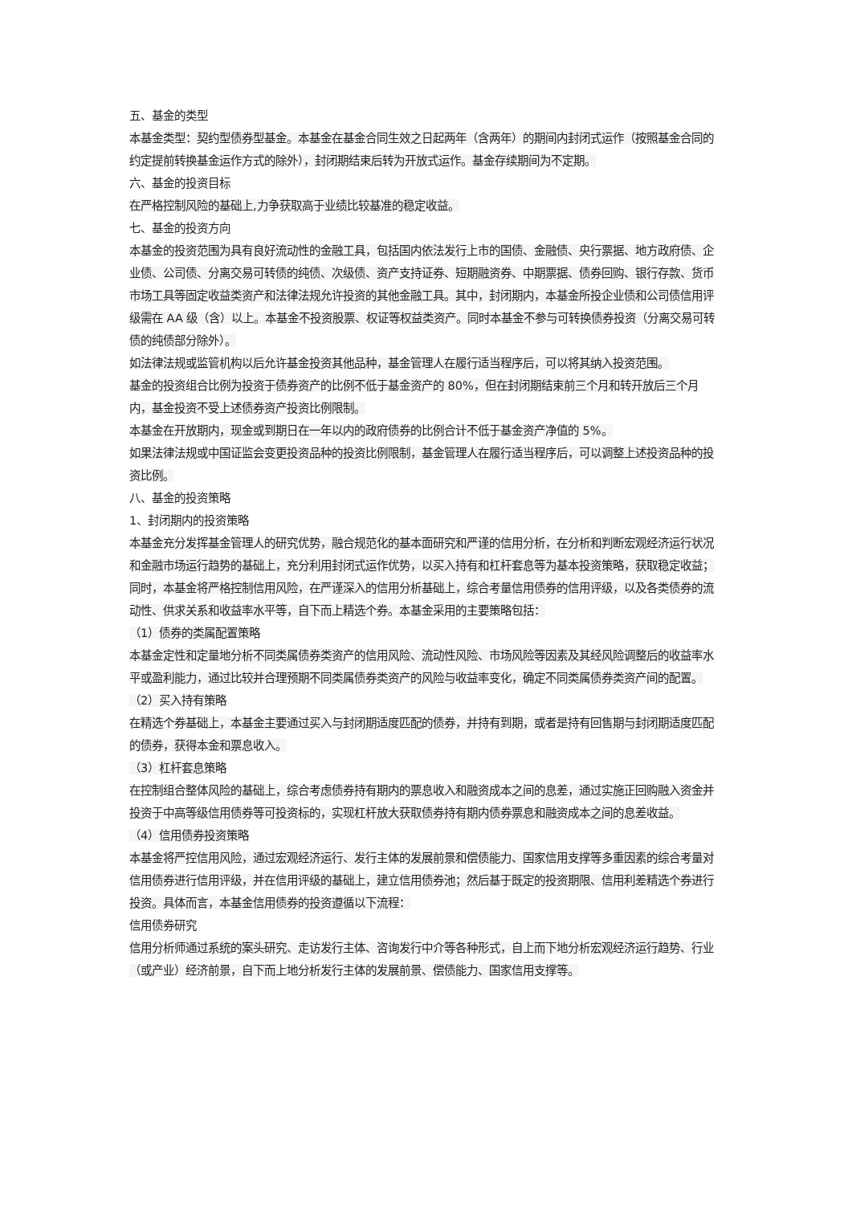五、基金的类型
本基金类型：契约型债券型基金。本基金在基金合同生效之日起两年（含两年）的期间内封闭式运作（按照基金合同的约定提前转换基金运作方式的除外），封闭期结束后转为开放式运作。基金存续期间为不定期。
六、基金的投资目标
在严格控制风险的基础上,力争获取高于业绩比较基准的稳定收益。
七、基金的投资方向
本基金的投资范围为具有良好流动性的金融工具，包括国内依法发行上市的国债、金融债、央行票据、地方政府债、企业债、公司债、分离交易可转债的纯债、次级债、资产支持证券、短期融资券、中期票据、债券回购、银行存款、货币市场工具等固定收益类资产和法律法规允许投资的其他金融工具。其中，封闭期内，本基金所投企业债和公司债信用评级需在 AA 级（含）以上。本基金不投资股票、权证等权益类资产。同时本基金不参与可转换债券投资（分离交易可转债的纯债部分除外）。
如法律法规或监管机构以后允许基金投资其他品种，基金管理人在履行适当程序后，可以将其纳入投资范围。
基金的投资组合比例为投资于债券资产的比例不低于基金资产的 80%，但在封闭期结束前三个月和转开放后三个月内，基金投资不受上述债券资产投资比例限制。
本基金在开放期内，现金或到期日在一年以内的政府债券的比例合计不低于基金资产净值的 5%。
如果法律法规或中国证监会变更投资品种的投资比例限制，基金管理人在履行适当程序后，可以调整上述投资品种的投资比例。
八、基金的投资策略
1、封闭期内的投资策略
本基金充分发挥基金管理人的研究优势，融合规范化的基本面研究和严谨的信用分析，在分析和判断宏观经济运行状况和金融市场运行趋势的基础上，充分利用封闭式运作优势，以买入持有和杠杆套息等为基本投资策略，获取稳定收益；同时，本基金将严格控制信用风险，在严谨深入的信用分析基础上，综合考量信用债券的信用评级，以及各类债券的流动性、供求关系和收益率水平等，自下而上精选个券。本基金采用的主要策略包括：
（1）债券的类属配置策略
本基金定性和定量地分析不同类属债券类资产的信用风险、流动性风险、市场风险等因素及其经风险调整后的收益率水平或盈利能力，通过比较并合理预期不同类属债券类资产的风险与收益率变化，确定不同类属债券类资产间的配置。
（2）买入持有策略
在精选个券基础上，本基金主要通过买入与封闭期适度匹配的债券，并持有到期，或者是持有回售期与封闭期适度匹配的债券，获得本金和票息收入。
（3）杠杆套息策略
在控制组合整体风险的基础上，综合考虑债券持有期内的票息收入和融资成本之间的息差，通过实施正回购融入资金并投资于中高等级信用债券等可投资标的，实现杠杆放大获取债券持有期内债券票息和融资成本之间的息差收益。
（4）信用债券投资策略
本基金将严控信用风险，通过宏观经济运行、发行主体的发展前景和偿债能力、国家信用支撑等多重因素的综合考量对信用债券进行信用评级，并在信用评级的基础上，建立信用债券池；然后基于既定的投资期限、信用利差精选个券进行投资。具体而言，本基金信用债券的投资遵循以下流程：
信用债券研究
信用分析师通过系统的案头研究、走访发行主体、咨询发行中介等各种形式，自上而下地分析宏观经济运行趋势、行业（或产业）经济前景，自下而上地分析发行主体的发展前景、偿债能力、国家信用支撑等。